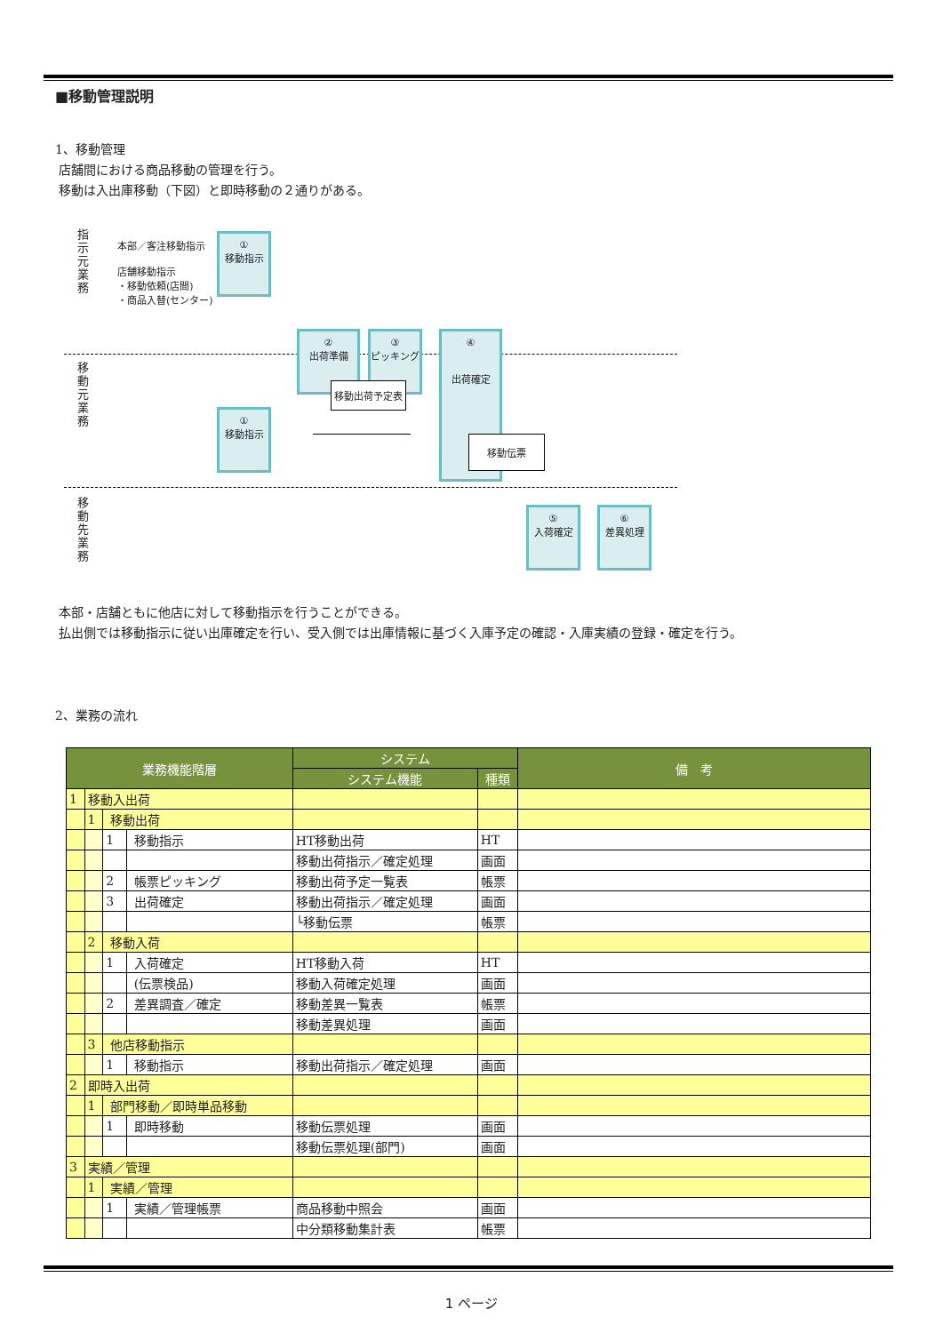■移動管理説明
1、移動管理
店舗間における商品移動の管理を行う。
移動は入出庫移動（下図）と即時移動の２通りがある。
指示元業務
移動元業務
移動先業務
本部／客注移動指示
店舗移動指示
・移動依頼(店間)
・商品入替(センター)
①
移動指示
②
出荷準備
③
ピッキング
④
出荷確定
移動出荷予定表
移動伝票
①
移動指示
⑤
入荷確定
⑥
差異処理
本部・店舗ともに他店に対して移動指示を行うことができる。
払出側では移動指示に従い出庫確定を行い、受入側では出庫情報に基づく入庫予定の確認・入庫実績の登録・確定を行う。
2、業務の流れ
| 業務機能階層 | | | | システム | | 備 考 |
| --- | --- | --- | --- | --- | --- | --- |
| | | | | システム機能 | 種類 | |
| 1 | 移動入出荷 | | | | | |
| | 1 | 移動出荷 | | | | |
| | | 1 | 移動指示 | HT移動出荷 | HT | |
| | | | | 移動出荷指示／確定処理 | 画面 | |
| | | 2 | 帳票ピッキング | 移動出荷予定一覧表 | 帳票 | |
| | | 3 | 出荷確定 | 移動出荷指示／確定処理 | 画面 | |
| | | | | └移動伝票 | 帳票 | |
| | 2 | 移動入荷 | | | | |
| | | 1 | 入荷確定 | HT移動入荷 | HT | |
| | | | (伝票検品) | 移動入荷確定処理 | 画面 | |
| | | 2 | 差異調査／確定 | 移動差異一覧表 | 帳票 | |
| | | | | 移動差異処理 | 画面 | |
| | 3 | 他店移動指示 | | | | |
| | | 1 | 移動指示 | 移動出荷指示／確定処理 | 画面 | |
| 2 | 即時入出荷 | | | | | |
| | 1 | 部門移動／即時単品移動 | | | | |
| | | 1 | 即時移動 | 移動伝票処理 | 画面 | |
| | | | | 移動伝票処理(部門) | 画面 | |
| 3 | 実績／管理 | | | | | |
| | 1 | 実績／管理 | | | | |
| | | 1 | 実績／管理帳票 | 商品移動中照会 | 画面 | |
| | | | | 中分類移動集計表 | 帳票 | |
1 ページ